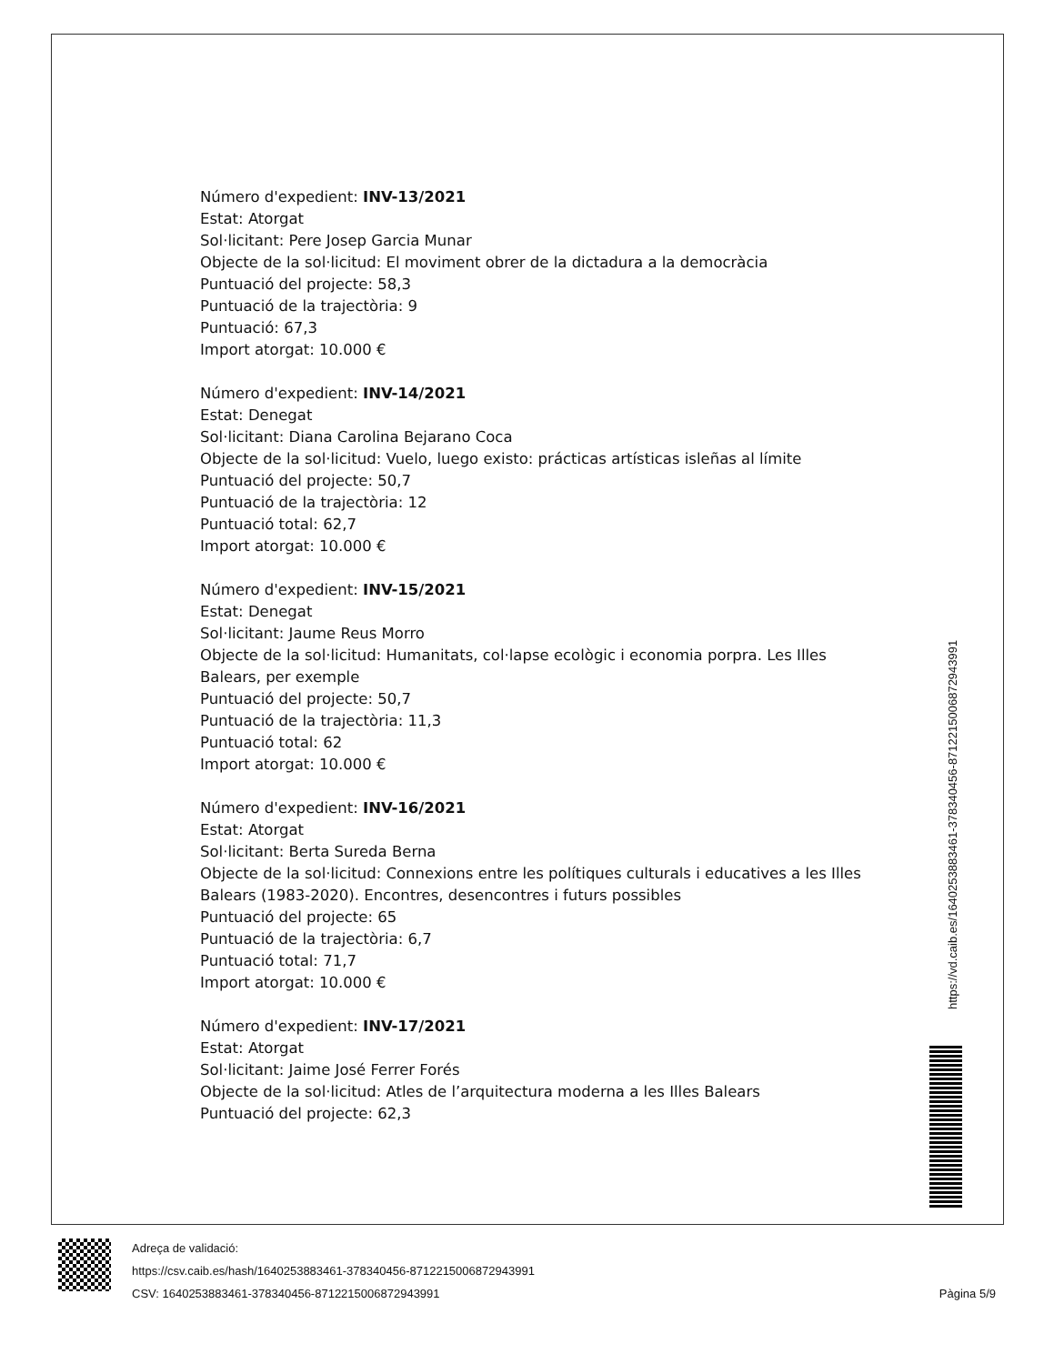Número d'expedient: INV-13/2021
Estat: Atorgat
Sol·licitant: Pere Josep Garcia Munar
Objecte de la sol·licitud: El moviment obrer de la dictadura a la democràcia
Puntuació del projecte: 58,3
Puntuació de la trajectòria: 9
Puntuació: 67,3
Import atorgat: 10.000 €
Número d'expedient: INV-14/2021
Estat: Denegat
Sol·licitant: Diana Carolina Bejarano Coca
Objecte de la sol·licitud: Vuelo, luego existo: prácticas artísticas isleñas al límite
Puntuació del projecte: 50,7
Puntuació de la trajectòria: 12
Puntuació total: 62,7
Import atorgat: 10.000 €
Número d'expedient: INV-15/2021
Estat: Denegat
Sol·licitant: Jaume Reus Morro
Objecte de la sol·licitud: Humanitats, col·lapse ecològic i economia porpra. Les Illes Balears, per exemple
Puntuació del projecte: 50,7
Puntuació de la trajectòria: 11,3
Puntuació total: 62
Import atorgat: 10.000 €
Número d'expedient: INV-16/2021
Estat: Atorgat
Sol·licitant: Berta Sureda Berna
Objecte de la sol·licitud: Connexions entre les polítiques culturals i educatives a les Illes Balears (1983-2020). Encontres, desencontres i futurs possibles
Puntuació del projecte: 65
Puntuació de la trajectòria: 6,7
Puntuació total: 71,7
Import atorgat: 10.000 €
Número d'expedient: INV-17/2021
Estat: Atorgat
Sol·licitant: Jaime José Ferrer Forés
Objecte de la sol·licitud: Atles de l’arquitectura moderna a les Illes Balears
Puntuació del projecte: 62,3
https://vd.caib.es/1640253883461-378340456-8712215006872943991
Adreça de validació:
https://csv.caib.es/hash/1640253883461-378340456-8712215006872943991
CSV: 1640253883461-378340456-8712215006872943991 Pàgina 5/9